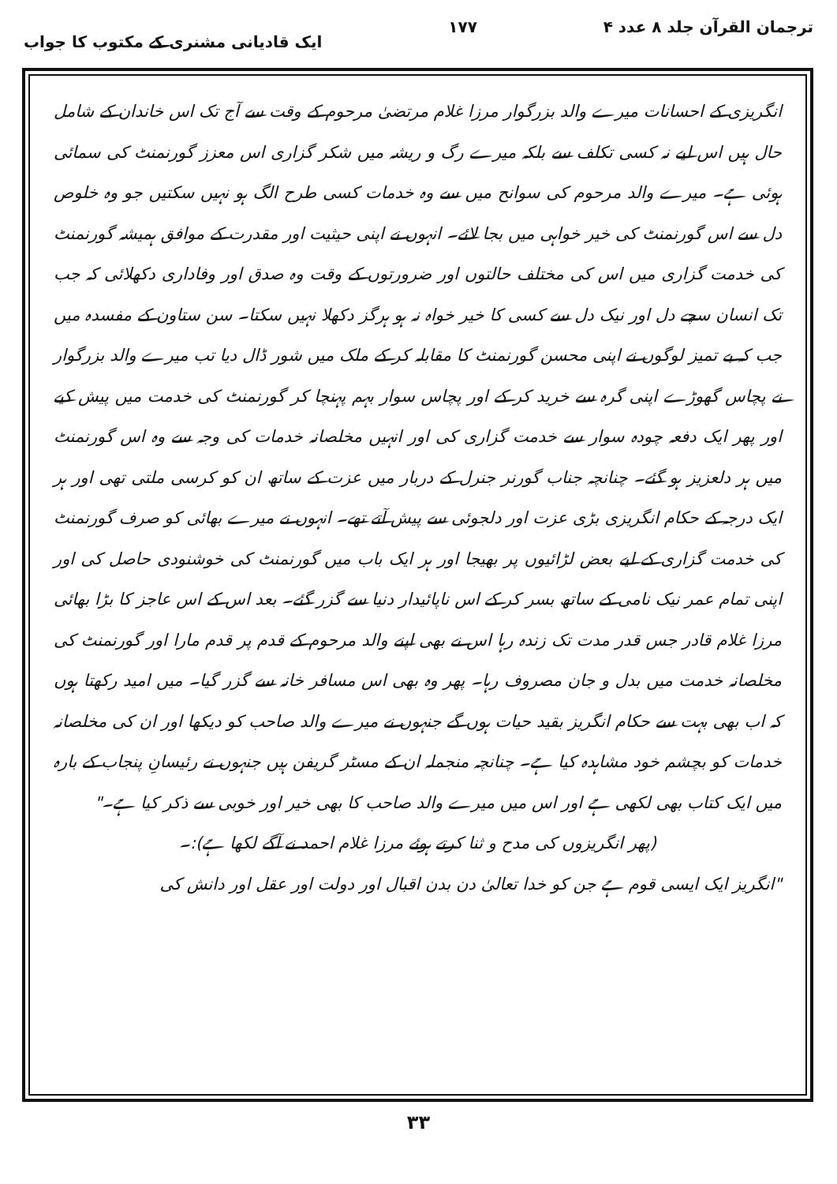ترجمان القرآن جلد ۸ عدد ۴ ۱۷۷ ایک قادیانی مشنری کے مکتوب کا جواب
انگریزی کے احسانات میرے والد بزرگوار مرزا غلام مرتضیٰ مرحوم کے وقت سے آج تک اس خاندان کے شامل حال ہیں اس لیے نہ کسی تکلف سے بلکہ میرے رگ و ریشہ میں شکر گزاری اس معزز گورنمنٹ کی سمائی ہوئی ہے۔ میرے والد مرحوم کی سوانح میں سے وہ خدمات کسی طرح الگ ہو نہیں سکتیں جو وہ خلوص دل سے اس گورنمنٹ کی خیر خواہی میں بجا لائے۔ انہوں نے اپنی حیثیت اور مقدرت کے موافق ہمیشہ گورنمنٹ کی خدمت گزاری میں اس کی مختلف حالتوں اور ضرورتوں کے وقت وہ صدق اور وفاداری دکھلائی کہ جب تک انسان سچے دل اور نیک دل سے کسی کا خیر خواہ نہ ہو ہرگز دکھلا نہیں سکتا۔ سن ستاون کے مفسدہ میں جب کہ بے تمیز لوگوں نے اپنی محسن گورنمنٹ کا مقابلہ کر کے ملک میں شور ڈال دیا تب میرے والد بزرگوار نے پچاس گھوڑے اپنی گرہ سے خرید کر کے اور پچاس سوار بہم پہنچا کر گورنمنٹ کی خدمت میں پیش کیے اور پھر ایک دفعہ چودہ سوار سے خدمت گزاری کی اور انہیں مخلصانہ خدمات کی وجہ سے وہ اس گورنمنٹ میں ہر دلعزیز ہو گئے۔ چنانچہ جناب گورنر جنرل کے دربار میں عزت کے ساتھ ان کو کرسی ملتی تھی اور ہر ایک درجہ کے حکام انگریزی بڑی عزت اور دلجوئی سے پیش آتے تھے۔ انہوں نے میرے بھائی کو صرف گورنمنٹ کی خدمت گزاری کے لیے بعض لڑائیوں پر بھیجا اور ہر ایک باب میں گورنمنٹ کی خوشنودی حاصل کی اور اپنی تمام عمر نیک نامی کے ساتھ بسر کر کے اس ناپائیدار دنیا سے گزر گئے۔ بعد اس کے اس عاجز کا بڑا بھائی مرزا غلام قادر جس قدر مدت تک زندہ رہا اس نے بھی اپنے والد مرحوم کے قدم پر قدم مارا اور گورنمنٹ کی مخلصانہ خدمت میں بدل و جان مصروف رہا۔ پھر وہ بھی اس مسافر خانہ سے گزر گیا۔ میں امید رکھتا ہوں کہ اب بھی بہت سے حکام انگریز بقید حیات ہوں گے جنہوں نے میرے والد صاحب کو دیکھا اور ان کی مخلصانہ خدمات کو بچشم خود مشاہدہ کیا ہے۔ چنانچہ منجملہ ان کے مسٹر گریفن ہیں جنہوں نے رئیسانِ پنجاب کے بارہ میں ایک کتاب بھی لکھی ہے اور اس میں میرے والد صاحب کا بھی خیر اور خوبی سے ذکر کیا ہے۔"
(پھر انگریزوں کی مدح و ثنا کرتے ہوئے مرزا غلام احمد نے آگے لکھا ہے):۔
"انگریز ایک ایسی قوم ہے جن کو خدا تعالیٰ دن بدن اقبال اور دولت اور عقل اور دانش کی
۳۳